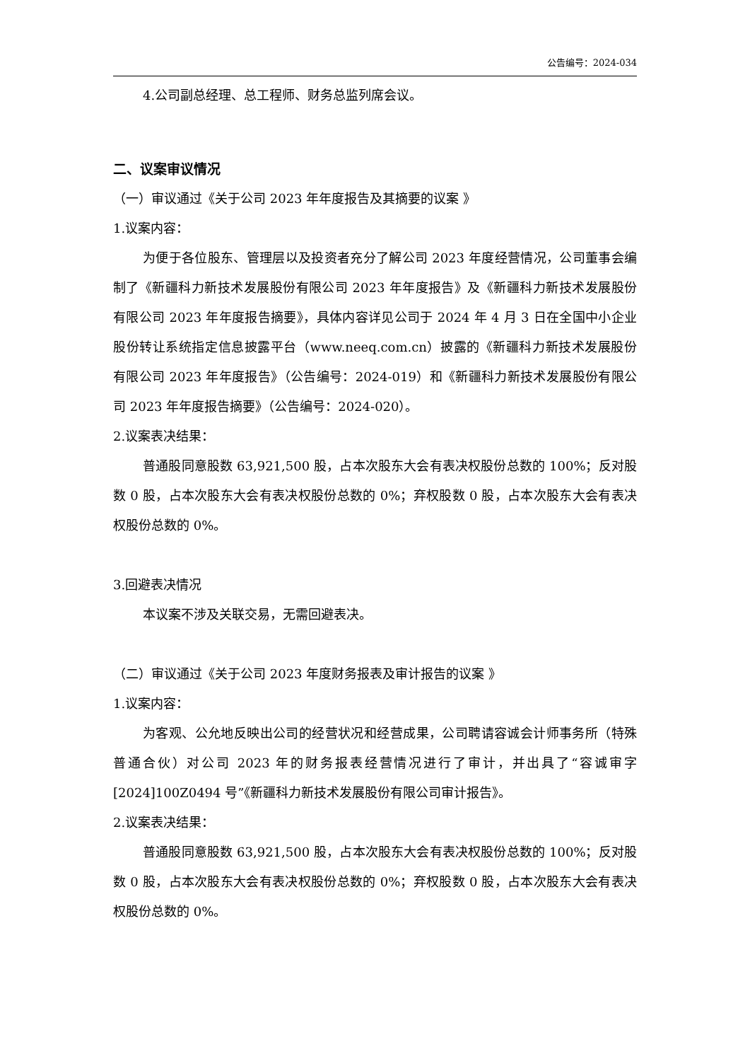公告编号：2024-034
4.公司副总经理、总工程师、财务总监列席会议。
二、议案审议情况
（一）审议通过《关于公司 2023 年年度报告及其摘要的议案 》
1.议案内容：
为便于各位股东、管理层以及投资者充分了解公司 2023 年度经营情况，公司董事会编制了《新疆科力新技术发展股份有限公司 2023 年年度报告》及《新疆科力新技术发展股份有限公司 2023 年年度报告摘要》，具体内容详见公司于 2024 年 4 月 3 日在全国中小企业股份转让系统指定信息披露平台（www.neeq.com.cn）披露的《新疆科力新技术发展股份有限公司 2023 年年度报告》（公告编号：2024-019）和《新疆科力新技术发展股份有限公司 2023 年年度报告摘要》（公告编号：2024-020）。
2.议案表决结果：
普通股同意股数 63,921,500 股，占本次股东大会有表决权股份总数的 100%；反对股数 0 股，占本次股东大会有表决权股份总数的 0%；弃权股数 0 股，占本次股东大会有表决权股份总数的 0%。
3.回避表决情况
本议案不涉及关联交易，无需回避表决。
（二）审议通过《关于公司 2023 年度财务报表及审计报告的议案 》
1.议案内容：
为客观、公允地反映出公司的经营状况和经营成果，公司聘请容诚会计师事务所（特殊普通合伙）对公司 2023 年的财务报表经营情况进行了审计，并出具了“容诚审字[2024]100Z0494 号”《新疆科力新技术发展股份有限公司审计报告》。
2.议案表决结果：
普通股同意股数 63,921,500 股，占本次股东大会有表决权股份总数的 100%；反对股数 0 股，占本次股东大会有表决权股份总数的 0%；弃权股数 0 股，占本次股东大会有表决权股份总数的 0%。